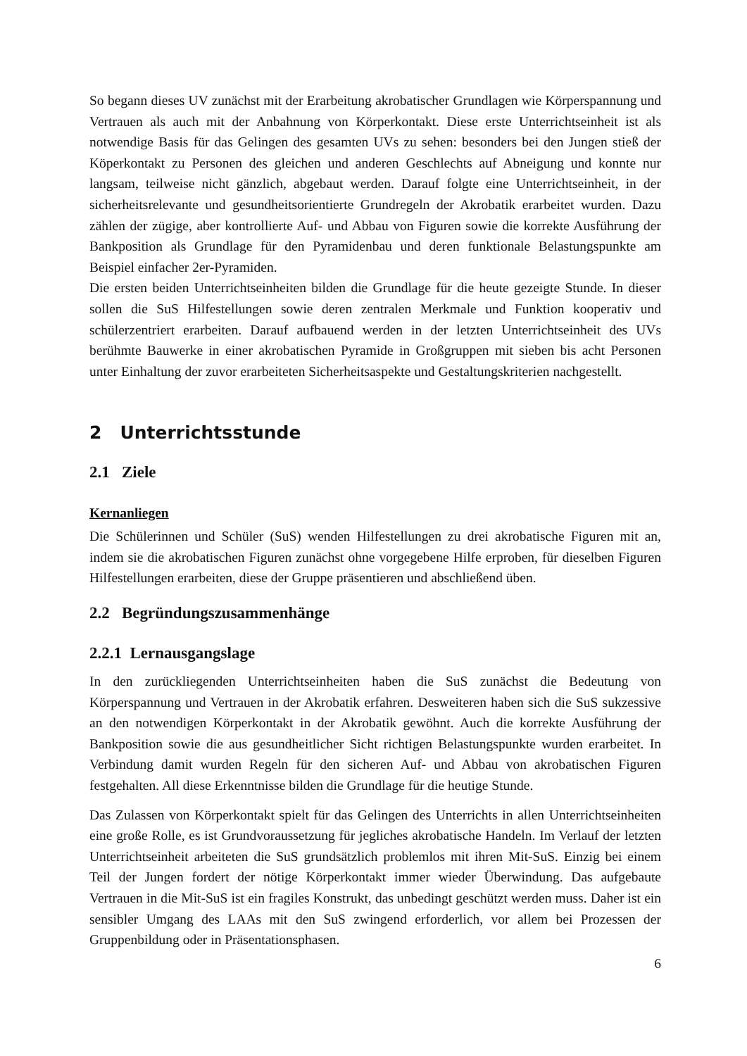So begann dieses UV zunächst mit der Erarbeitung akrobatischer Grundlagen wie Körperspannung und Vertrauen als auch mit der Anbahnung von Körperkontakt. Diese erste Unterrichtseinheit ist als notwendige Basis für das Gelingen des gesamten UVs zu sehen: besonders bei den Jungen stieß der Köperkontakt zu Personen des gleichen und anderen Geschlechts auf Abneigung und konnte nur langsam, teilweise nicht gänzlich, abgebaut werden. Darauf folgte eine Unterrichtseinheit, in der sicherheitsrelevante und gesundheitsorientierte Grundregeln der Akrobatik erarbeitet wurden. Dazu zählen der zügige, aber kontrollierte Auf- und Abbau von Figuren sowie die korrekte Ausführung der Bankposition als Grundlage für den Pyramidenbau und deren funktionale Belastungspunkte am Beispiel einfacher 2er-Pyramiden.
Die ersten beiden Unterrichtseinheiten bilden die Grundlage für die heute gezeigte Stunde. In dieser sollen die SuS Hilfestellungen sowie deren zentralen Merkmale und Funktion kooperativ und schülerzentriert erarbeiten. Darauf aufbauend werden in der letzten Unterrichtseinheit des UVs berühmte Bauwerke in einer akrobatischen Pyramide in Großgruppen mit sieben bis acht Personen unter Einhaltung der zuvor erarbeiteten Sicherheitsaspekte und Gestaltungskriterien nachgestellt.
2 Unterrichtsstunde
2.1 Ziele
Kernanliegen
Die Schülerinnen und Schüler (SuS) wenden Hilfestellungen zu drei akrobatische Figuren mit an, indem sie die akrobatischen Figuren zunächst ohne vorgegebene Hilfe erproben, für dieselben Figuren Hilfestellungen erarbeiten, diese der Gruppe präsentieren und abschließend üben.
2.2 Begründungszusammenhänge
2.2.1 Lernausgangslage
In den zurückliegenden Unterrichtseinheiten haben die SuS zunächst die Bedeutung von Körperspannung und Vertrauen in der Akrobatik erfahren. Desweiteren haben sich die SuS sukzessive an den notwendigen Körperkontakt in der Akrobatik gewöhnt. Auch die korrekte Ausführung der Bankposition sowie die aus gesundheitlicher Sicht richtigen Belastungspunkte wurden erarbeitet. In Verbindung damit wurden Regeln für den sicheren Auf- und Abbau von akrobatischen Figuren festgehalten. All diese Erkenntnisse bilden die Grundlage für die heutige Stunde.
Das Zulassen von Körperkontakt spielt für das Gelingen des Unterrichts in allen Unterrichtseinheiten eine große Rolle, es ist Grundvoraussetzung für jegliches akrobatische Handeln. Im Verlauf der letzten Unterrichtseinheit arbeiteten die SuS grundsätzlich problemlos mit ihren Mit-SuS. Einzig bei einem Teil der Jungen fordert der nötige Körperkontakt immer wieder Überwindung. Das aufgebaute Vertrauen in die Mit-SuS ist ein fragiles Konstrukt, das unbedingt geschützt werden muss. Daher ist ein sensibler Umgang des LAAs mit den SuS zwingend erforderlich, vor allem bei Prozessen der Gruppenbildung oder in Präsentationsphasen.
6